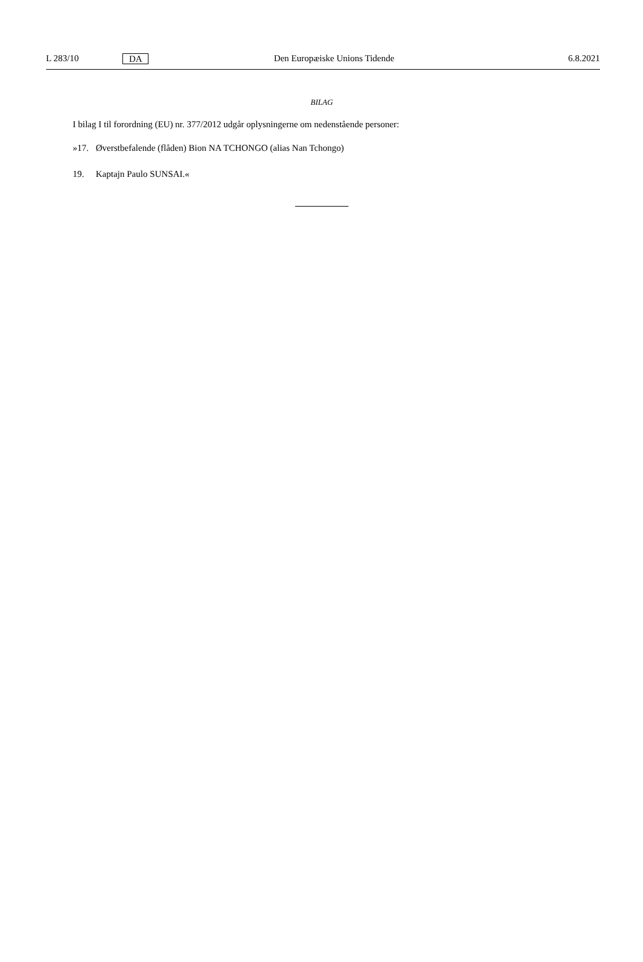L 283/10 DA Den Europæiske Unions Tidende 6.8.2021
BILAG
I bilag I til forordning (EU) nr. 377/2012 udgår oplysningerne om nedenstående personer:
»17. Øverstbefalende (flåden) Bion NA TCHONGO (alias Nan Tchongo)
19. Kaptajn Paulo SUNSAI.«